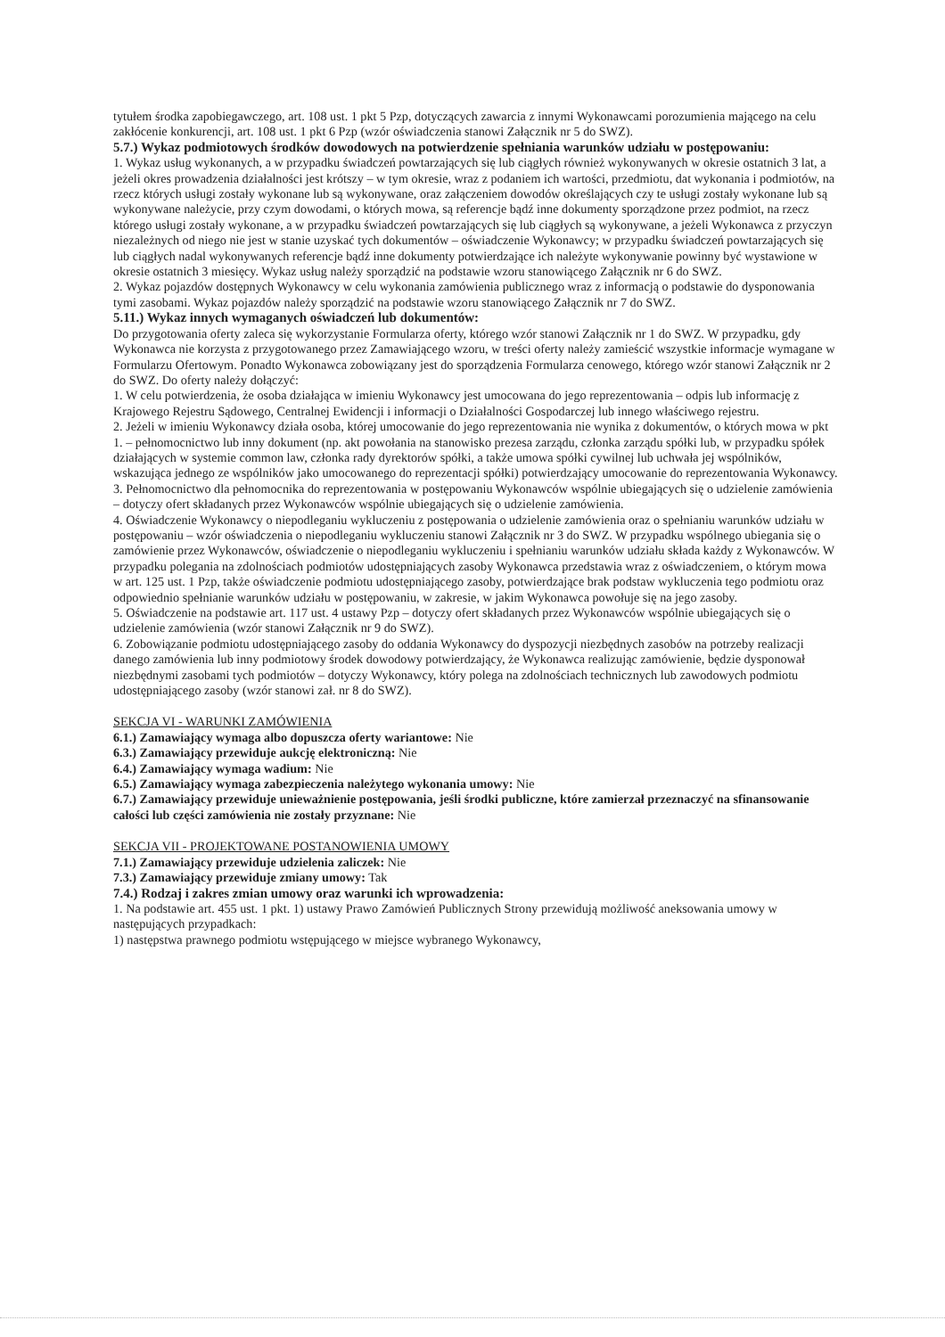tytułem środka zapobiegawczego, art. 108 ust. 1 pkt 5 Pzp, dotyczących zawarcia z innymi Wykonawcami porozumienia mającego na celu zakłócenie konkurencji, art. 108 ust. 1 pkt 6 Pzp (wzór oświadczenia stanowi Załącznik nr 5 do SWZ).
5.7.) Wykaz podmiotowych środków dowodowych na potwierdzenie spełniania warunków udziału w postępowaniu:
1. Wykaz usług wykonanych, a w przypadku świadczeń powtarzających się lub ciągłych również wykonywanych w okresie ostatnich 3 lat, a jeżeli okres prowadzenia działalności jest krótszy – w tym okresie, wraz z podaniem ich wartości, przedmiotu, dat wykonania i podmiotów, na rzecz których usługi zostały wykonane lub są wykonywane, oraz załączeniem dowodów określających czy te usługi zostały wykonane lub są wykonywane należycie, przy czym dowodami, o których mowa, są referencje bądź inne dokumenty sporządzone przez podmiot, na rzecz którego usługi zostały wykonane, a w przypadku świadczeń powtarzających się lub ciągłych są wykonywane, a jeżeli Wykonawca z przyczyn niezależnych od niego nie jest w stanie uzyskać tych dokumentów – oświadczenie Wykonawcy; w przypadku świadczeń powtarzających się lub ciągłych nadal wykonywanych referencje bądź inne dokumenty potwierdzające ich należyte wykonywanie powinny być wystawione w okresie ostatnich 3 miesięcy. Wykaz usług należy sporządzić na podstawie wzoru stanowiącego Załącznik nr 6 do SWZ.
2. Wykaz pojazdów dostępnych Wykonawcy w celu wykonania zamówienia publicznego wraz z informacją o podstawie do dysponowania tymi zasobami. Wykaz pojazdów należy sporządzić na podstawie wzoru stanowiącego Załącznik nr 7 do SWZ.
5.11.) Wykaz innych wymaganych oświadczeń lub dokumentów:
Do przygotowania oferty zaleca się wykorzystanie Formularza oferty, którego wzór stanowi Załącznik nr 1 do SWZ. W przypadku, gdy Wykonawca nie korzysta z przygotowanego przez Zamawiającego wzoru, w treści oferty należy zamieścić wszystkie informacje wymagane w Formularzu Ofertowym. Ponadto Wykonawca zobowiązany jest do sporządzenia Formularza cenowego, którego wzór stanowi Załącznik nr 2 do SWZ. Do oferty należy dołączyć:
1. W celu potwierdzenia, że osoba działająca w imieniu Wykonawcy jest umocowana do jego reprezentowania – odpis lub informację z Krajowego Rejestru Sądowego, Centralnej Ewidencji i informacji o Działalności Gospodarczej lub innego właściwego rejestru.
2. Jeżeli w imieniu Wykonawcy działa osoba, której umocowanie do jego reprezentowania nie wynika z dokumentów, o których mowa w pkt 1. – pełnomocnictwo lub inny dokument (np. akt powołania na stanowisko prezesa zarządu, członka zarządu spółki lub, w przypadku spółek działających w systemie common law, członka rady dyrektorów spółki, a także umowa spółki cywilnej lub uchwała jej wspólników, wskazująca jednego ze wspólników jako umocowanego do reprezentacji spółki) potwierdzający umocowanie do reprezentowania Wykonawcy.
3. Pełnomocnictwo dla pełnomocnika do reprezentowania w postępowaniu Wykonawców wspólnie ubiegających się o udzielenie zamówienia – dotyczy ofert składanych przez Wykonawców wspólnie ubiegających się o udzielenie zamówienia.
4. Oświadczenie Wykonawcy o niepodleganiu wykluczeniu z postępowania o udzielenie zamówienia oraz o spełnianiu warunków udziału w postępowaniu – wzór oświadczenia o niepodleganiu wykluczeniu stanowi Załącznik nr 3 do SWZ. W przypadku wspólnego ubiegania się o zamówienie przez Wykonawców, oświadczenie o niepodleganiu wykluczeniu i spełnianiu warunków udziału składa każdy z Wykonawców. W przypadku polegania na zdolnościach podmiotów udostępniających zasoby Wykonawca przedstawia wraz z oświadczeniem, o którym mowa w art. 125 ust. 1 Pzp, także oświadczenie podmiotu udostępniającego zasoby, potwierdzające brak podstaw wykluczenia tego podmiotu oraz odpowiednio spełnianie warunków udziału w postępowaniu, w zakresie, w jakim Wykonawca powołuje się na jego zasoby.
5. Oświadczenie na podstawie art. 117 ust. 4 ustawy Pzp – dotyczy ofert składanych przez Wykonawców wspólnie ubiegających się o udzielenie zamówienia (wzór stanowi Załącznik nr 9 do SWZ).
6. Zobowiązanie podmiotu udostępniającego zasoby do oddania Wykonawcy do dyspozycji niezbędnych zasobów na potrzeby realizacji danego zamówienia lub inny podmiotowy środek dowodowy potwierdzający, że Wykonawca realizując zamówienie, będzie dysponował niezbędnymi zasobami tych podmiotów – dotyczy Wykonawcy, który polega na zdolnościach technicznych lub zawodowych podmiotu udostępniającego zasoby (wzór stanowi zał. nr 8 do SWZ).
SEKCJA VI - WARUNKI ZAMÓWIENIA
6.1.) Zamawiający wymaga albo dopuszcza oferty wariantowe: Nie
6.3.) Zamawiający przewiduje aukcję elektroniczną: Nie
6.4.) Zamawiający wymaga wadium: Nie
6.5.) Zamawiający wymaga zabezpieczenia należytego wykonania umowy: Nie
6.7.) Zamawiający przewiduje unieważnienie postępowania, jeśli środki publiczne, które zamierzał przeznaczyć na sfinansowanie całości lub części zamówienia nie zostały przyznane: Nie
SEKCJA VII - PROJEKTOWANE POSTANOWIENIA UMOWY
7.1.) Zamawiający przewiduje udzielenia zaliczek: Nie
7.3.) Zamawiający przewiduje zmiany umowy: Tak
7.4.) Rodzaj i zakres zmian umowy oraz warunki ich wprowadzenia:
1. Na podstawie art. 455 ust. 1 pkt. 1) ustawy Prawo Zamówień Publicznych Strony przewidują możliwość aneksowania umowy w następujących przypadkach:
1) następstwa prawnego podmiotu wstępującego w miejsce wybranego Wykonawcy,